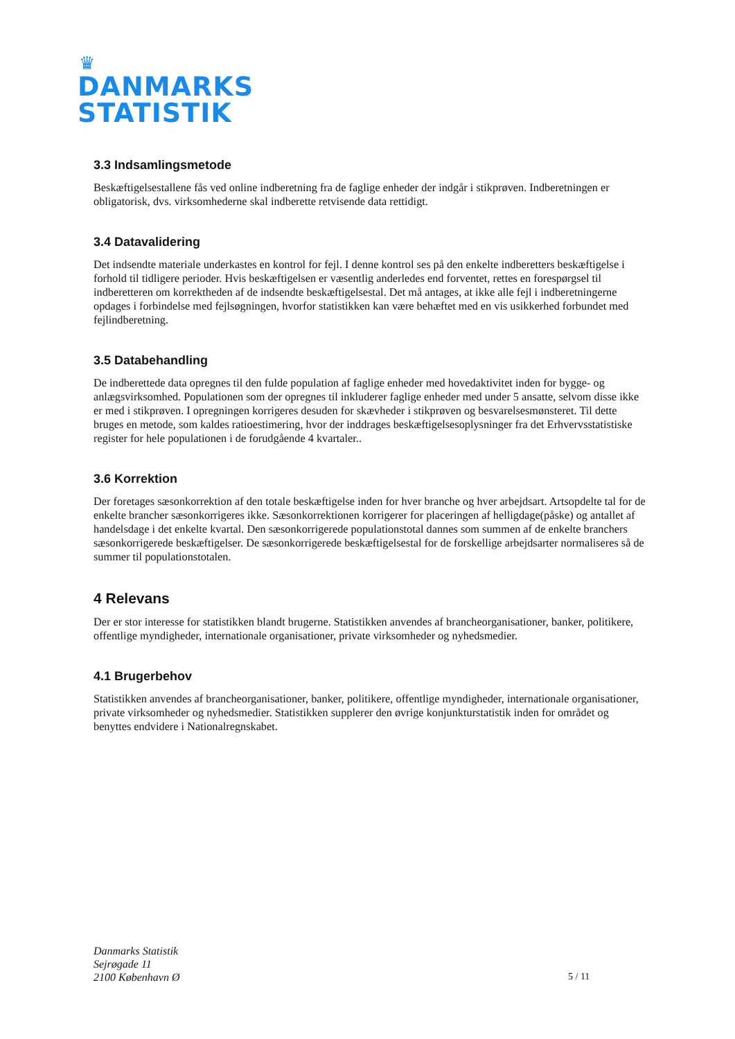♛
DANMARKS
STATISTIK
3.3 Indsamlingsmetode
Beskæftigelsestallene fås ved online indberetning fra de faglige enheder der indgår i stikprøven. Indberetningen er obligatorisk, dvs. virksomhederne skal indberette retvisende data rettidigt.
3.4 Datavalidering
Det indsendte materiale underkastes en kontrol for fejl. I denne kontrol ses på den enkelte indberetters beskæftigelse i forhold til tidligere perioder. Hvis beskæftigelsen er væsentlig anderledes end forventet, rettes en forespørgsel til indberetteren om korrektheden af de indsendte beskæftigelsestal. Det må antages, at ikke alle fejl i indberetningerne opdages i forbindelse med fejlsøgningen, hvorfor statistikken kan være behæftet med en vis usikkerhed forbundet med fejlindberetning.
3.5 Databehandling
De indberettede data opregnes til den fulde population af faglige enheder med hovedaktivitet inden for bygge- og anlægsvirksomhed. Populationen som der opregnes til inkluderer faglige enheder med under 5 ansatte, selvom disse ikke er med i stikprøven. I opregningen korrigeres desuden for skævheder i stikprøven og besvarelsesmønsteret. Til dette bruges en metode, som kaldes ratioestimering, hvor der inddrages beskæftigelsesoplysninger fra det Erhvervsstatistiske register for hele populationen i de forudgående 4 kvartaler..
3.6 Korrektion
Der foretages sæsonkorrektion af den totale beskæftigelse inden for hver branche og hver arbejdsart. Artsopdelte tal for de enkelte brancher sæsonkorrigeres ikke. Sæsonkorrektionen korrigerer for placeringen af helligdage(påske) og antallet af handelsdage i det enkelte kvartal. Den sæsonkorrigerede populationstotal dannes som summen af de enkelte branchers sæsonkorrigerede beskæftigelser. De sæsonkorrigerede beskæftigelsestal for de forskellige arbejdsarter normaliseres så de summer til populationstotalen.
4 Relevans
Der er stor interesse for statistikken blandt brugerne. Statistikken anvendes af brancheorganisationer, banker, politikere, offentlige myndigheder, internationale organisationer, private virksomheder og nyhedsmedier.
4.1 Brugerbehov
Statistikken anvendes af brancheorganisationer, banker, politikere, offentlige myndigheder, internationale organisationer, private virksomheder og nyhedsmedier. Statistikken supplerer den øvrige konjunkturstatistik inden for området og benyttes endvidere i Nationalregnskabet.
Danmarks Statistik
Sejrøgade 11
2100 København Ø
5 / 11